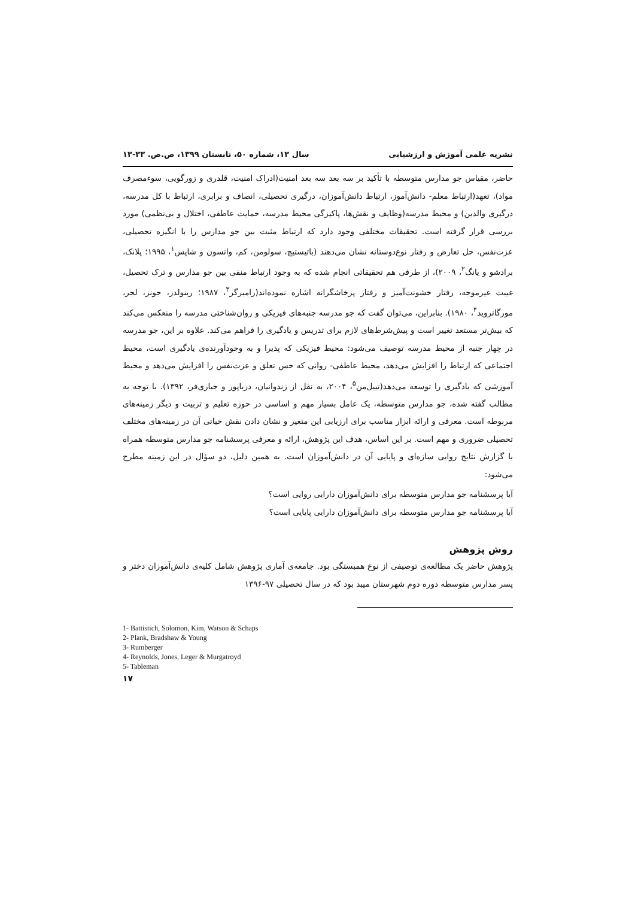نشریه علمی آموزش و ارزشیابی سال ۱۳، شماره ۵۰، تابستان ۱۳۹۹، ص.ص. ۳۳-۱۳
حاضر، مقیاس جو مدارس متوسطه با تأکید بر سه بعد سه بعد امنیت(ادراک امنیت، قلدری و زورگویی، سوءمصرف مواد)، تعهد(ارتباط معلم- دانش‌آموز، ارتباط دانش‌آموزان، درگیری تحصیلی، انصاف و برابری، ارتباط با کل مدرسه، درگیری والدین) و محیط مدرسه(وظایف و نقش‌ها، پاکیزگی محیط مدرسه، حمایت عاطفی، اختلال و بی‌نظمی) مورد بررسی قرار گرفته است. تحقیقات مختلفی وجود دارد که ارتباط مثبت بین جو مدارس را با انگیزه تحصیلی، عزت‌نفس، حل تعارض و رفتار نوع‌دوستانه نشان می‌دهند (باتیستیچ، سولومن، کم، واتسون و شاپس<sup>۱</sup>، ۱۹۹۵؛ پلانک، برادشو و یانگ<sup>۲</sup>، ۲۰۰۹)، از طرفی هم تحقیقاتی انجام شده که به وجود ارتباط منفی بین جو مدارس و ترک تحصیل، غیبت غیرموجه، رفتار خشونت‌آمیز و رفتار پرخاشگرانه اشاره نموده‌اند(رامبرگر<sup>۳</sup>، ۱۹۸۷؛ رینولدز، جونز، لجر، مورگاترويد<sup>۴</sup>، ۱۹۸۰). بنابراین، می‌توان گفت که جو مدرسه جنبه‌های فیزیکی و روان‌شناختی مدرسه را منعکس می‌کند که بیش‌تر مستعد تغییر است و پیش‌شرط‌های لازم برای تدریس و یادگیری را فراهم می‌کند. علاوه بر این، جو مدرسه در چهار جنبه از محیط مدرسه توصیف می‌شود: محیط فیزیکی که پذیرا و به وجودآورنده‌ی یادگیری است، محیط اجتماعی که ارتباط را افزایش می‌دهد، محیط عاطفی- روانی که حس تعلق و عزت‌نفس را افزایش می‌دهد و محیط آموزشی که یادگیری را توسعه می‌دهد(تیبل‌من<sup>۵</sup>، ۲۰۰۴، به نقل از زندوانیان، دریاپور و جباری‌فر، ۱۳۹۲). با توجه به مطالب گفته شده، جو مدارس متوسطه، یک عامل بسیار مهم و اساسی در حوزه تعلیم و تربیت و دیگر زمینه‌های مربوطه است. معرفی و ارائه ابزار مناسب برای ارزیابی این متغیر و نشان دادن نقش حیاتی آن در زمینه‌های مختلف تحصیلی ضروری و مهم است. بر این اساس، هدف این پژوهش، ارائه و معرفی پرسشنامه جو مدارس متوسطه همراه با گزارش نتایج روایی سازه‌ای و پایایی آن در دانش‌آموزان است. به همین دلیل، دو سؤال در این زمینه مطرح می‌شود:
آیا پرسشنامه جو مدارس متوسطه برای دانش‌آموزان دارایی روایی است؟
آیا پرسشنامه جو مدارس متوسطه برای دانش‌آموزان دارایی پایایی است؟
روش پژوهش
پژوهش حاضر یک مطالعه‌ی توصیفی از نوع همبستگی بود. جامعه‌ی آماری پژوهش شامل کلیه‌ی دانش‌آموزان دختر و پسر مدارس متوسطه دوره دوم شهرستان میبد بود که در سال تحصیلی ۹۷-۱۳۹۶
1- Battistich, Solomon, Kim, Watson & Schaps
2- Plank, Bradshaw & Young
3- Rumberger
4- Reynolds, Jones, Leger & Murgatroyd
5- Tableman
۱۷